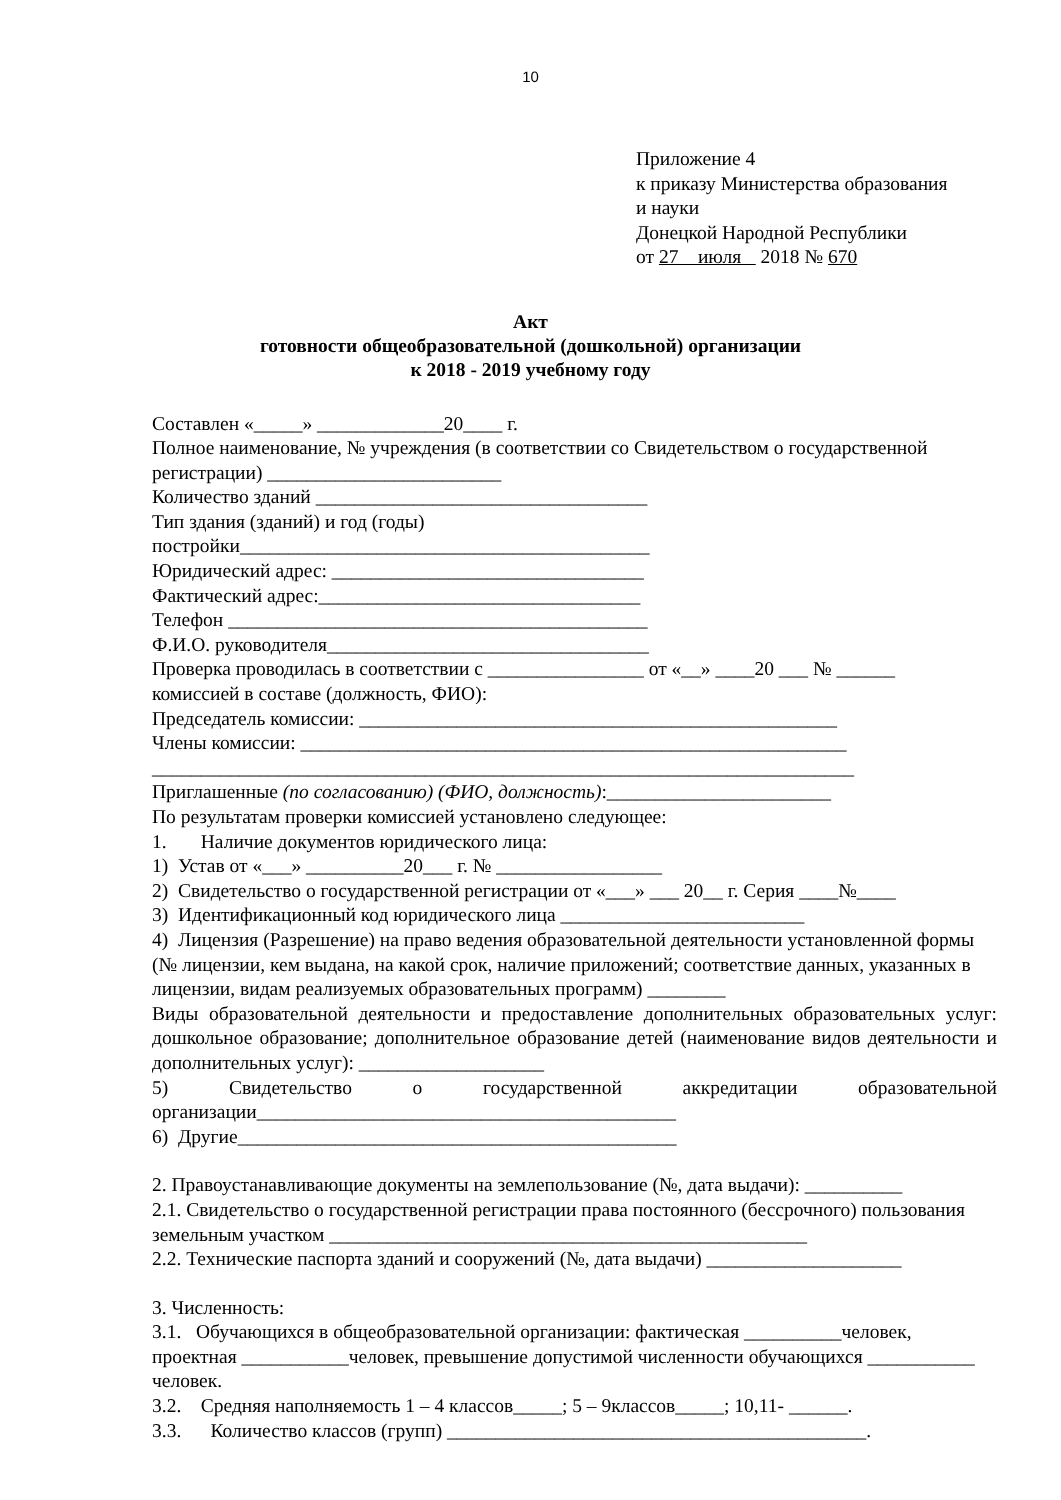10
Приложение 4
к приказу Министерства образования
и науки
Донецкой Народной Республики
от 27 июля 2018 № 670
Акт
готовности общеобразовательной (дошкольной) организации
к 2018 - 2019 учебному году
Составлен «_____» _____________20____ г.
Полное наименование, № учреждения (в соответствии со Свидетельством о государственной регистрации) ________________________
Количество зданий __________________________________
Тип здания (зданий) и год (годы)
постройки__________________________________________
Юридический адрес: ________________________________
Фактический адрес:_________________________________
Телефон ___________________________________________
Ф.И.О. руководителя_________________________________
Проверка проводилась в соответствии с ________________ от «__» ____20 ___ № ______
комиссией в составе (должность, ФИО):
Председатель комиссии: _________________________________________________
Члены комиссии: ________________________________________________________
________________________________________________________________________
Приглашенные (по согласованию) (ФИО, должность):_______________________
По результатам проверки комиссией установлено следующее:
1. Наличие документов юридического лица:
1) Устав от «___» __________20___ г. № _________________
2) Свидетельство о государственной регистрации от «___» ___ 20__ г. Серия ____№____
3) Идентификационный код юридического лица _________________________
4) Лицензия (Разрешение) на право ведения образовательной деятельности установленной формы (№ лицензии, кем выдана, на какой срок, наличие приложений; соответствие данных, указанных в лицензии, видам реализуемых образовательных программ) ________
Виды образовательной деятельности и предоставление дополнительных образовательных услуг: дошкольное образование; дополнительное образование детей (наименование видов деятельности и дополнительных услуг): ___________________
5) Свидетельство о государственной аккредитации образовательной организации___________________________________________
6) Другие_____________________________________________
2. Правоустанавливающие документы на землепользование (№, дата выдачи): __________
2.1. Свидетельство о государственной регистрации права постоянного (бессрочного) пользования земельным участком _________________________________________________
2.2. Технические паспорта зданий и сооружений (№, дата выдачи) ____________________
3. Численность:
3.1. Обучающихся в общеобразовательной организации: фактическая __________человек, проектная ___________человек, превышение допустимой численности обучающихся ___________ человек.
3.2. Средняя наполняемость 1 – 4 классов_____; 5 – 9классов_____; 10,11- ______.
3.3. Количество классов (групп) ___________________________________________.